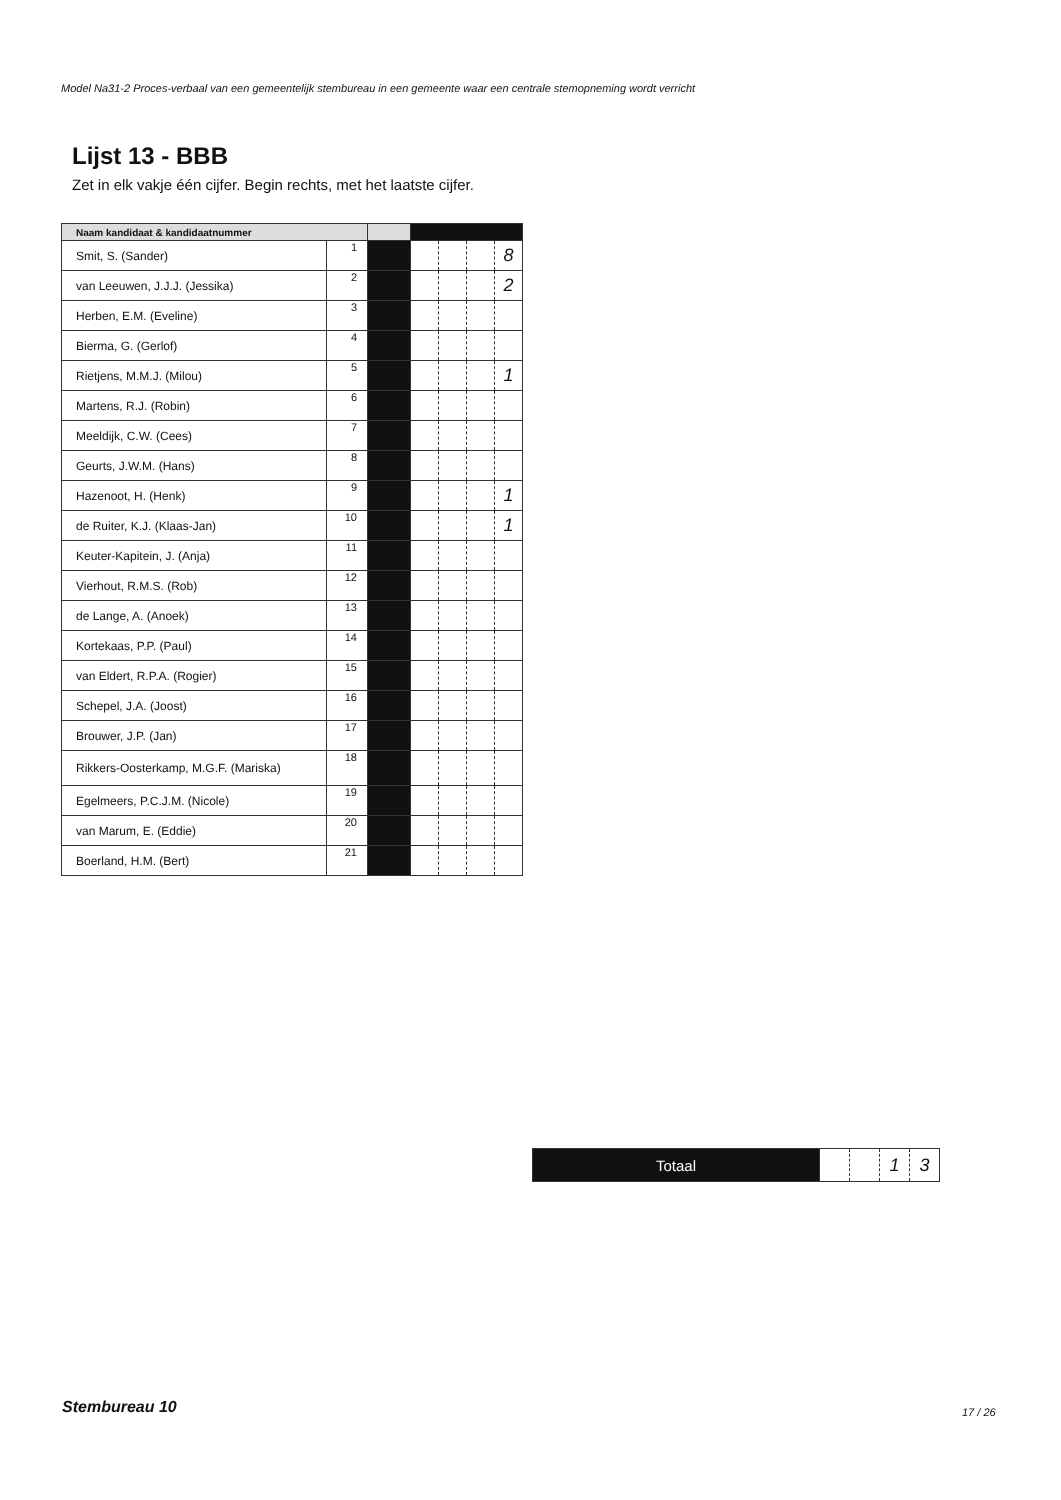Model Na31-2 Proces-verbaal van een gemeentelijk stembureau in een gemeente waar een centrale stemopneming wordt verricht
Lijst 13 - BBB
Zet in elk vakje één cijfer. Begin rechts, met het laatste cijfer.
| Naam kandidaat & kandidaatnummer | | | | | | |
| --- | --- | --- | --- | --- | --- | --- |
| Smit, S. (Sander) | 1 | | | | | 8 |
| van Leeuwen, J.J.J. (Jessika) | 2 | | | | | 2 |
| Herben, E.M. (Eveline) | 3 | | | | | |
| Bierma, G. (Gerlof) | 4 | | | | | |
| Rietjens, M.M.J. (Milou) | 5 | | | | | 1 |
| Martens, R.J. (Robin) | 6 | | | | | |
| Meeldijk, C.W. (Cees) | 7 | | | | | |
| Geurts, J.W.M. (Hans) | 8 | | | | | |
| Hazenoot, H. (Henk) | 9 | | | | | 1 |
| de Ruiter, K.J. (Klaas-Jan) | 10 | | | | | 1 |
| Keuter-Kapitein, J. (Anja) | 11 | | | | | |
| Vierhout, R.M.S. (Rob) | 12 | | | | | |
| de Lange, A. (Anoek) | 13 | | | | | |
| Kortekaas, P.P. (Paul) | 14 | | | | | |
| van Eldert, R.P.A. (Rogier) | 15 | | | | | |
| Schepel, J.A. (Joost) | 16 | | | | | |
| Brouwer, J.P. (Jan) | 17 | | | | | |
| Rikkers-Oosterkamp, M.G.F. (Mariska) | 18 | | | | | |
| Egelmeers, P.C.J.M. (Nicole) | 19 | | | | | |
| van Marum, E. (Eddie) | 20 | | | | | |
| Boerland, H.M. (Bert) | 21 | | | | | |
| Totaal | | | 1 | 3 |
Stembureau 10 17 / 26